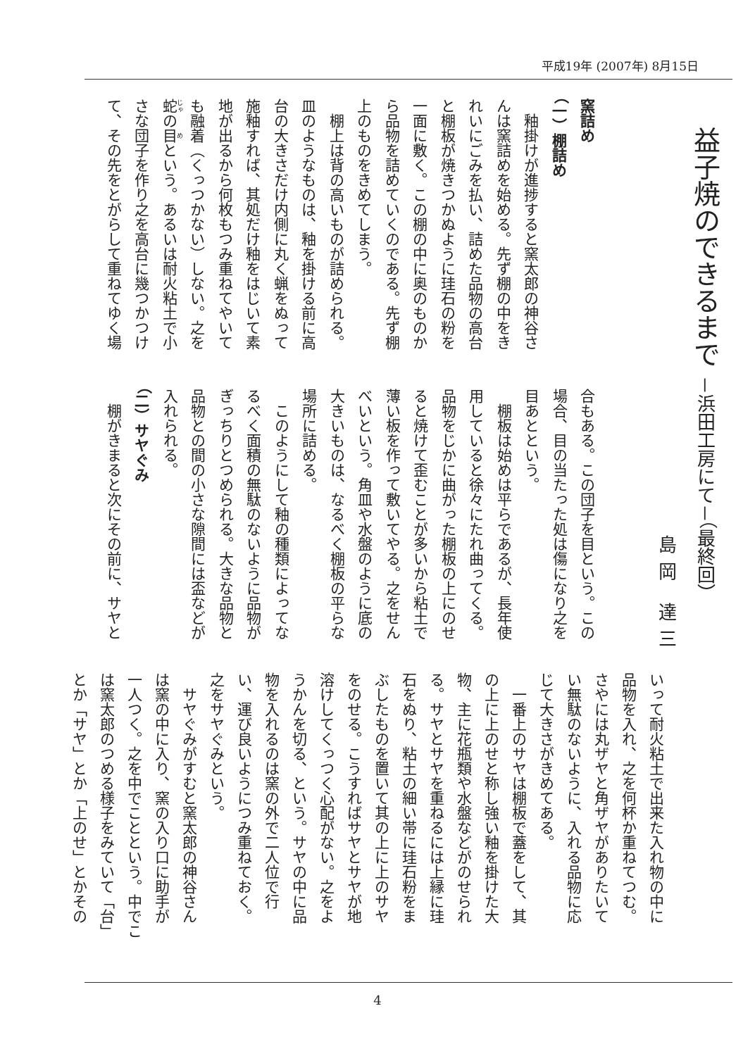平成19年 (2007年) 8月15日
益子焼のできるまで －浜田工房にて－（最終回）
島岡 達三
窯詰め
（一）棚詰め
　釉掛けが進捗すると窯太郎の神谷さ
んは窯詰めを始める。先ず棚の中をき
れいにごみを払い、詰めた品物の高台
と棚板が焼きつかぬように珪石の粉を
一面に敷く。この棚の中に奥のものか
ら品物を詰めていくのである。先ず棚
上のものをきめてしまう。
　棚上は背の高いものが詰められる。
皿のようなものは、釉を掛ける前に高
台の大きさだけ内側に丸く蝋をぬって
施釉すれば、其処だけ釉をはじいて素
地が出るから何枚もつみ重ねてやいて
も融着（くっつかない）しない。之を
蛇の目という。あるいは耐火粘土で小
さな団子を作り之を高台に幾つかつけ
て、その先をとがらして重ねてゆく場
合もある。この団子を目という。この
場合、目の当たった処は傷になり之を
目あとという。
　棚板は始めは平らであるが、長年使
用していると徐々にたれ曲ってくる。
品物をじかに曲がった棚板の上にのせ
ると焼けて歪むことが多いから粘土で
薄い板を作って敷いてやる。之をせん
べいという。角皿や水盤のように底の
大きいものは、なるべく棚板の平らな
場所に詰める。
　このようにして釉の種類によってな
るべく面積の無駄のないように品物が
ぎっちりとつめられる。大きな品物と
品物との間の小さな隙間には盃などが
入れられる。
（二）サヤぐみ
　棚がきまると次にその前に、サヤと
いって耐火粘土で出来た入れ物の中に
品物を入れ、之を何杯か重ねてつむ。
さやには丸ザヤと角ザヤがありたいて
い無駄のないように、入れる品物に応
じて大きさがきめてある。
　一番上のサヤは棚板で蓋をして、其
の上に上のせと称し強い釉を掛けた大
物、主に花瓶類や水盤などがのせられ
る。サヤとサヤを重ねるには上縁に珪
石をぬり、粘土の細い帯に珪石粉をま
ぶしたものを置いて其の上に上のサヤ
をのせる。こうすればサヤとサヤが地
溶けしてくっつく心配がない。之をよ
うかんを切る、という。サヤの中に品
物を入れるのは窯の外で二人位で行
い、運び良いようにつみ重ねておく。
之をサヤぐみという。
　サヤぐみがすむと窯太郎の神谷さん
は窯の中に入り、窯の入り口に助手が
一人つく。之を中でことという。中でこ
は窯太郎のつめる様子をみていて「台」
とか「サヤ」とか「上のせ」とかその
4